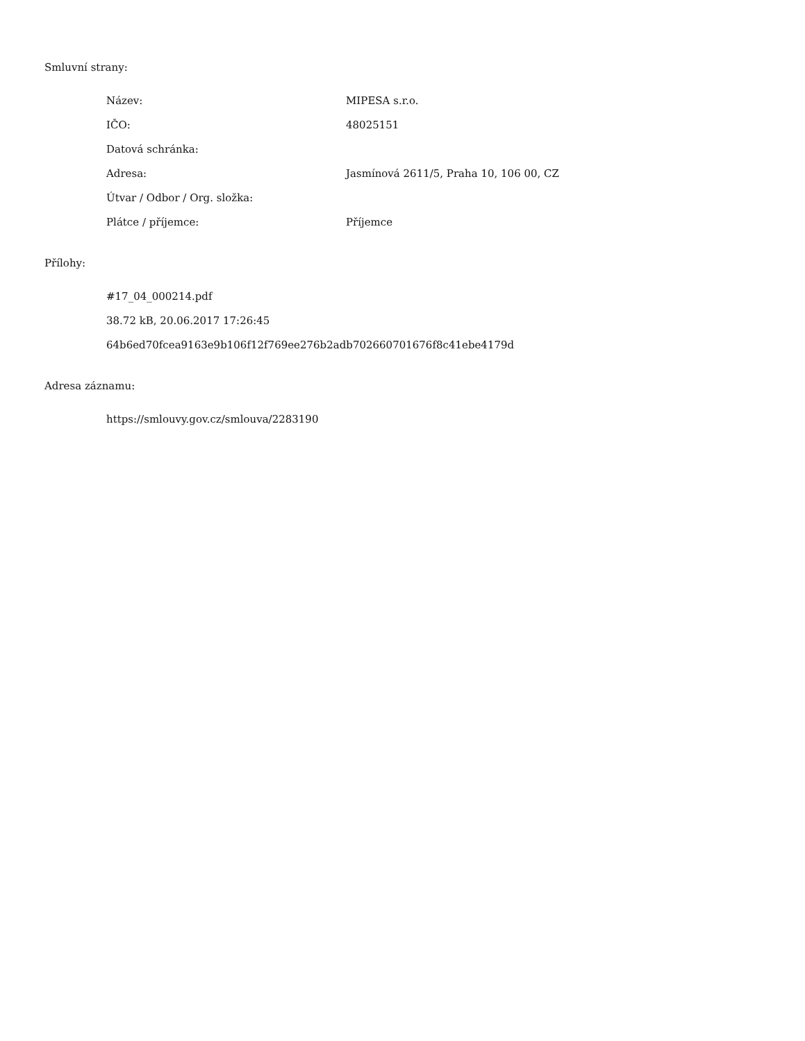Smluvní strany:
| Název: | MIPESA s.r.o. |
| IČO: | 48025151 |
| Datová schránka: | |
| Adresa: | Jasmínová 2611/5, Praha 10, 106 00, CZ |
| Útvar / Odbor / Org. složka: | |
| Plátce / příjemce: | Příjemce |
Přílohy:
#17_04_000214.pdf
38.72 kB, 20.06.2017 17:26:45
64b6ed70fcea9163e9b106f12f769ee276b2adb702660701676f8c41ebe4179d
Adresa záznamu:
https://smlouvy.gov.cz/smlouva/2283190